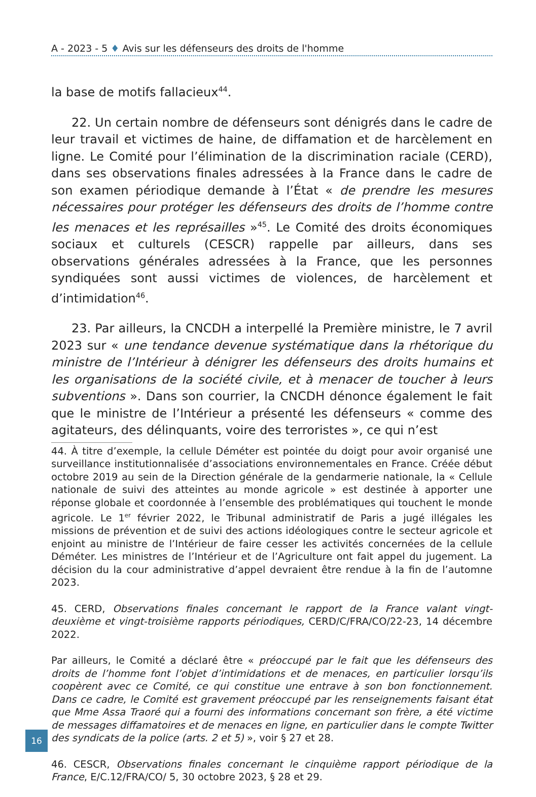A - 2023 - 5 ♦ Avis sur les défenseurs des droits de l'homme
la base de motifs fallacieux<sup>44</sup>.
22. Un certain nombre de défenseurs sont dénigrés dans le cadre de leur travail et victimes de haine, de diffamation et de harcèlement en ligne. Le Comité pour l’élimination de la discrimination raciale (CERD), dans ses observations finales adressées à la France dans le cadre de son examen périodique demande à l’État « de prendre les mesures nécessaires pour protéger les défenseurs des droits de l’homme contre les menaces et les représailles »<sup>45</sup>. Le Comité des droits économiques sociaux et culturels (CESCR) rappelle par ailleurs, dans ses observations générales adressées à la France, que les personnes syndiquées sont aussi victimes de violences, de harcèlement et d’intimidation<sup>46</sup>.
23. Par ailleurs, la CNCDH a interpellé la Première ministre, le 7 avril 2023 sur « une tendance devenue systématique dans la rhétorique du ministre de l’Intérieur à dénigrer les défenseurs des droits humains et les organisations de la société civile, et à menacer de toucher à leurs subventions ». Dans son courrier, la CNCDH dénonce également le fait que le ministre de l’Intérieur a présenté les défenseurs « comme des agitateurs, des délinquants, voire des terroristes », ce qui n’est
44. À titre d’exemple, la cellule Déméter est pointée du doigt pour avoir organisé une surveillance institutionnalisée d’associations environnementales en France. Créée début octobre 2019 au sein de la Direction générale de la gendarmerie nationale, la « Cellule nationale de suivi des atteintes au monde agricole » est destinée à apporter une réponse globale et coordonnée à l’ensemble des problématiques qui touchent le monde agricole. Le 1<sup>er</sup> février 2022, le Tribunal administratif de Paris a jugé illégales les missions de prévention et de suivi des actions idéologiques contre le secteur agricole et enjoint au ministre de l’Intérieur de faire cesser les activités concernées de la cellule Déméter. Les ministres de l’Intérieur et de l’Agriculture ont fait appel du jugement. La décision du la cour administrative d’appel devraient être rendue à la fin de l’automne 2023.
45. CERD, Observations finales concernant le rapport de la France valant vingt-deuxième et vingt-troisième rapports périodiques, CERD/C/FRA/CO/22-23, 14 décembre 2022.
Par ailleurs, le Comité a déclaré être « préoccupé par le fait que les défenseurs des droits de l’homme font l’objet d’intimidations et de menaces, en particulier lorsqu’ils coopèrent avec ce Comité, ce qui constitue une entrave à son bon fonctionnement. Dans ce cadre, le Comité est gravement préoccupé par les renseignements faisant état que Mme Assa Traoré qui a fourni des informations concernant son frère, a été victime de messages diffamatoires et de menaces en ligne, en particulier dans le compte Twitter des syndicats de la police (arts. 2 et 5) », voir § 27 et 28.
46. CESCR, Observations finales concernant le cinquième rapport périodique de la France, E/C.12/FRA/CO/ 5, 30 octobre 2023, § 28 et 29.
16